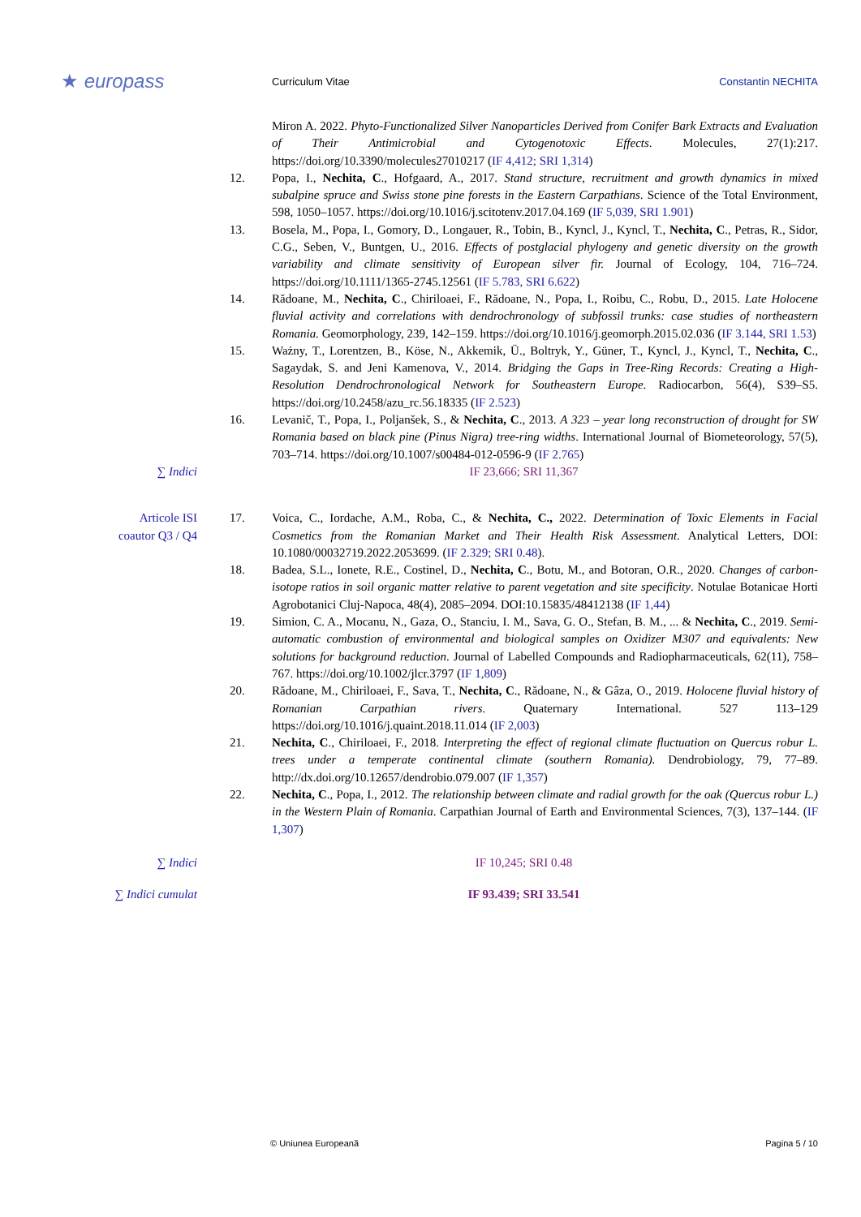★ europass
Curriculum Vitae Constantin NECHITA
Miron A. 2022. Phyto-Functionalized Silver Nanoparticles Derived from Conifer Bark Extracts and Evaluation of Their Antimicrobial and Cytogenotoxic Effects. Molecules, 27(1):217. https://doi.org/10.3390/molecules27010217 (IF 4,412; SRI 1,314)
12. Popa, I., Nechita, C., Hofgaard, A., 2017. Stand structure, recruitment and growth dynamics in mixed subalpine spruce and Swiss stone pine forests in the Eastern Carpathians. Science of the Total Environment, 598, 1050–1057. https://doi.org/10.1016/j.scitotenv.2017.04.169 (IF 5,039, SRI 1.901)
13. Bosela, M., Popa, I., Gomory, D., Longauer, R., Tobin, B., Kyncl, J., Kyncl, T., Nechita, C., Petras, R., Sidor, C.G., Seben, V., Buntgen, U., 2016. Effects of postglacial phylogeny and genetic diversity on the growth variability and climate sensitivity of European silver fir. Journal of Ecology, 104, 716–724. https://doi.org/10.1111/1365-2745.12561 (IF 5.783, SRI 6.622)
14. Rădoane, M., Nechita, C., Chiriloaei, F., Rădoane, N., Popa, I., Roibu, C., Robu, D., 2015. Late Holocene fluvial activity and correlations with dendrochronology of subfossil trunks: case studies of northeastern Romania. Geomorphology, 239, 142–159. https://doi.org/10.1016/j.geomorph.2015.02.036 (IF 3.144, SRI 1.53)
15. Ważny, T., Lorentzen, B., Köse, N., Akkemik, Ü., Boltryk, Y., Güner, T., Kyncl, J., Kyncl, T., Nechita, C., Sagaydak, S. and Jeni Kamenova, V., 2014. Bridging the Gaps in Tree-Ring Records: Creating a High-Resolution Dendrochronological Network for Southeastern Europe. Radiocarbon, 56(4), S39–S5. https://doi.org/10.2458/azu_rc.56.18335 (IF 2.523)
16. Levanič, T., Popa, I., Poljanšek, S., & Nechita, C., 2013. A 323 – year long reconstruction of drought for SW Romania based on black pine (Pinus Nigra) tree-ring widths. International Journal of Biometeorology, 57(5), 703–714. https://doi.org/10.1007/s00484-012-0596-9 (IF 2.765)
∑ Indici IF 23,666; SRI 11,367
Articole ISI
coautor Q3 / Q4
17. Voica, C., Iordache, A.M., Roba, C., & Nechita, C., 2022. Determination of Toxic Elements in Facial Cosmetics from the Romanian Market and Their Health Risk Assessment. Analytical Letters, DOI: 10.1080/00032719.2022.2053699. (IF 2.329; SRI 0.48).
18. Badea, S.L., Ionete, R.E., Costinel, D., Nechita, C., Botu, M., and Botoran, O.R., 2020. Changes of carbon-isotope ratios in soil organic matter relative to parent vegetation and site specificity. Notulae Botanicae Horti Agrobotanici Cluj-Napoca, 48(4), 2085–2094. DOI:10.15835/48412138 (IF 1,44)
19. Simion, C. A., Mocanu, N., Gaza, O., Stanciu, I. M., Sava, G. O., Stefan, B. M., ... & Nechita, C., 2019. Semi-automatic combustion of environmental and biological samples on Oxidizer M307 and equivalents: New solutions for background reduction. Journal of Labelled Compounds and Radiopharmaceuticals, 62(11), 758–767. https://doi.org/10.1002/jlcr.3797 (IF 1,809)
20. Rădoane, M., Chiriloaei, F., Sava, T., Nechita, C., Rădoane, N., & Gâza, O., 2019. Holocene fluvial history of Romanian Carpathian rivers. Quaternary International. 527 113–129 https://doi.org/10.1016/j.quaint.2018.11.014 (IF 2,003)
21. Nechita, C., Chiriloaei, F., 2018. Interpreting the effect of regional climate fluctuation on Quercus robur L. trees under a temperate continental climate (southern Romania). Dendrobiology, 79, 77–89. http://dx.doi.org/10.12657/dendrobio.079.007 (IF 1,357)
22. Nechita, C., Popa, I., 2012. The relationship between climate and radial growth for the oak (Quercus robur L.) in the Western Plain of Romania. Carpathian Journal of Earth and Environmental Sciences, 7(3), 137–144. (IF 1,307)
∑ Indici IF 10,245; SRI 0.48
∑ Indici cumulat IF 93.439; SRI 33.541
© Uniunea Europeană Pagina 5 / 10